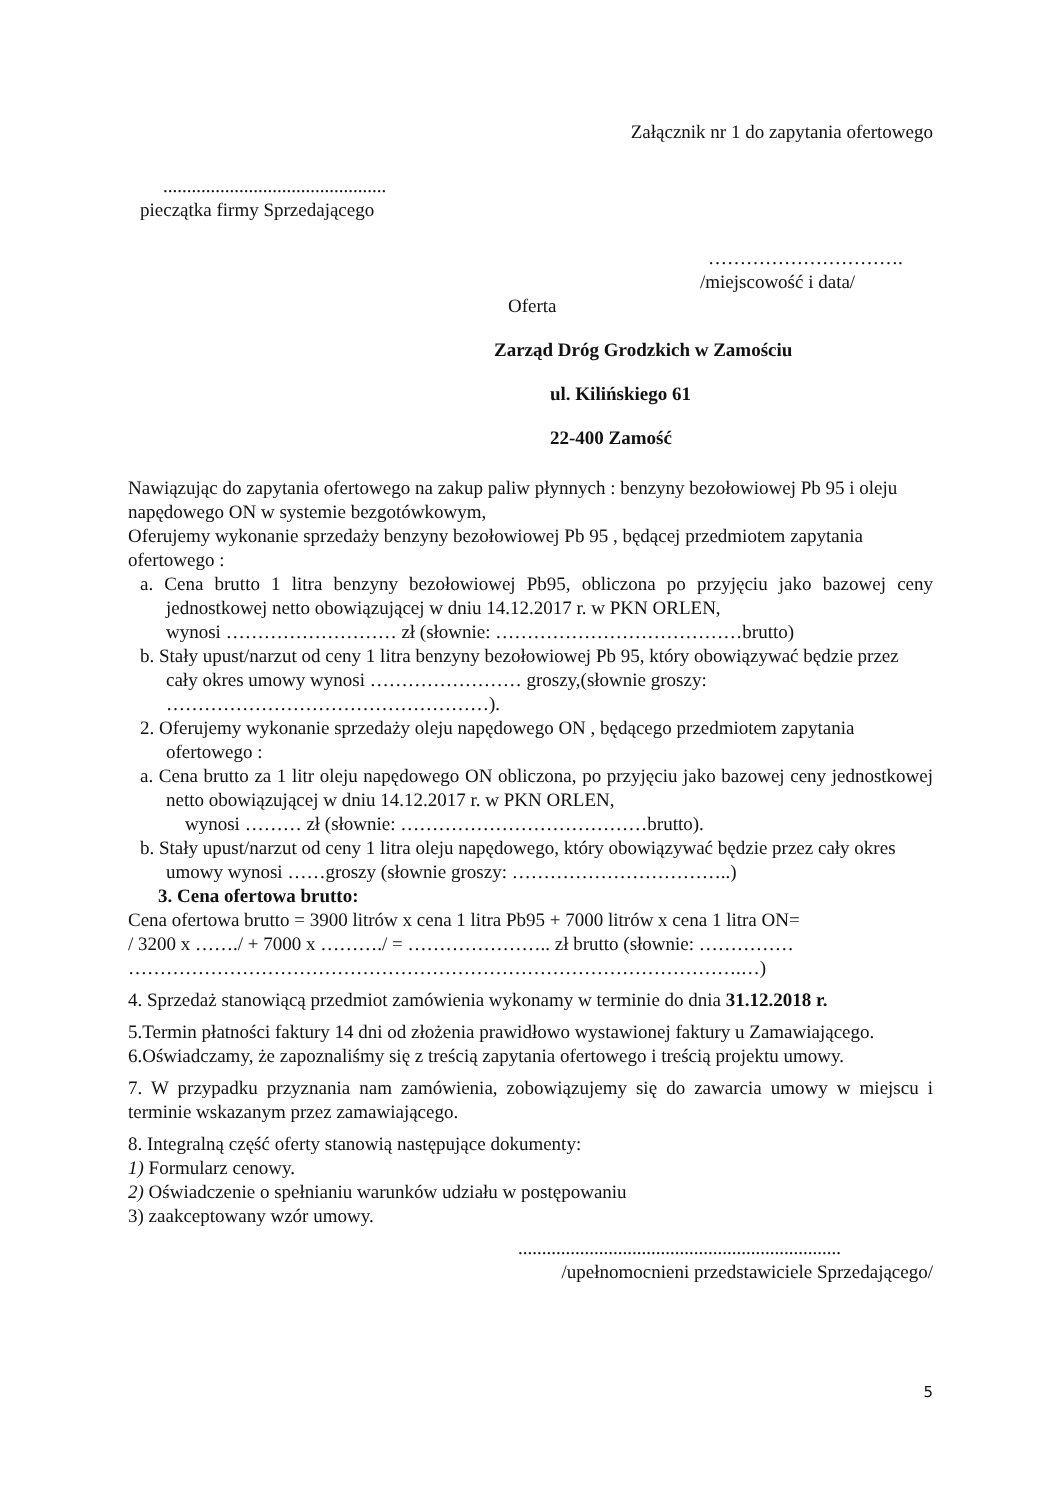Załącznik nr 1 do zapytania ofertowego
...............................................
pieczątka firmy Sprzedającego
………………………….
/miejscowość i data/
Oferta
Zarząd Dróg Grodzkich w Zamościu
ul. Kilińskiego 61
22-400 Zamość
Nawiązując do zapytania ofertowego na zakup paliw płynnych : benzyny bezołowiowej Pb 95 i oleju napędowego ON w systemie bezgotówkowym,
Oferujemy wykonanie sprzedaży benzyny bezołowiowej Pb 95 , będącej przedmiotem zapytania ofertowego :
a. Cena brutto 1 litra benzyny bezołowiowej Pb95, obliczona po przyjęciu jako bazowej ceny jednostkowej netto obowiązującej w dniu 14.12.2017 r. w PKN ORLEN,
wynosi ……………………… zł (słownie: …………………………………brutto)
b. Stały upust/narzut od ceny 1 litra benzyny bezołowiowej Pb 95, który obowiązywać będzie przez cały okres umowy wynosi …………………… groszy,(słownie groszy: ……………………………………………).
2. Oferujemy wykonanie sprzedaży oleju napędowego ON , będącego przedmiotem zapytania ofertowego :
a. Cena brutto za 1 litr oleju napędowego ON obliczona, po przyjęciu jako bazowej ceny jednostkowej netto obowiązującej w dniu 14.12.2017 r. w PKN ORLEN,
wynosi ……… zł (słownie: …………………………………brutto).
b. Stały upust/narzut od ceny 1 litra oleju napędowego, który obowiązywać będzie przez cały okres umowy wynosi ……groszy (słownie groszy: ……………………………..)
3. Cena ofertowa brutto:
Cena ofertowa brutto = 3900 litrów x cena 1 litra Pb95 + 7000 litrów x cena 1 litra ON=
/ 3200 x ……./ + 7000 x ………./ = ………………….. zł brutto (słownie: ……………
…………………………………………………………………………………….…)
4. Sprzedaż stanowiącą przedmiot zamówienia wykonamy w terminie do dnia 31.12.2018 r.
5.Termin płatności faktury 14 dni od złożenia prawidłowo wystawionej faktury u Zamawiającego.
6.Oświadczamy, że zapoznaliśmy się z treścią zapytania ofertowego i treścią projektu umowy.
7. W przypadku przyznania nam zamówienia, zobowiązujemy się do zawarcia umowy w miejscu i terminie wskazanym przez zamawiającego.
8. Integralną część oferty stanowią następujące dokumenty:
1) Formularz cenowy.
2) Oświadczenie o spełnianiu warunków udziału w postępowaniu
3) zaakceptowany wzór umowy.
....................................................................
/upełnomocnieni przedstawiciele Sprzedającego/
5